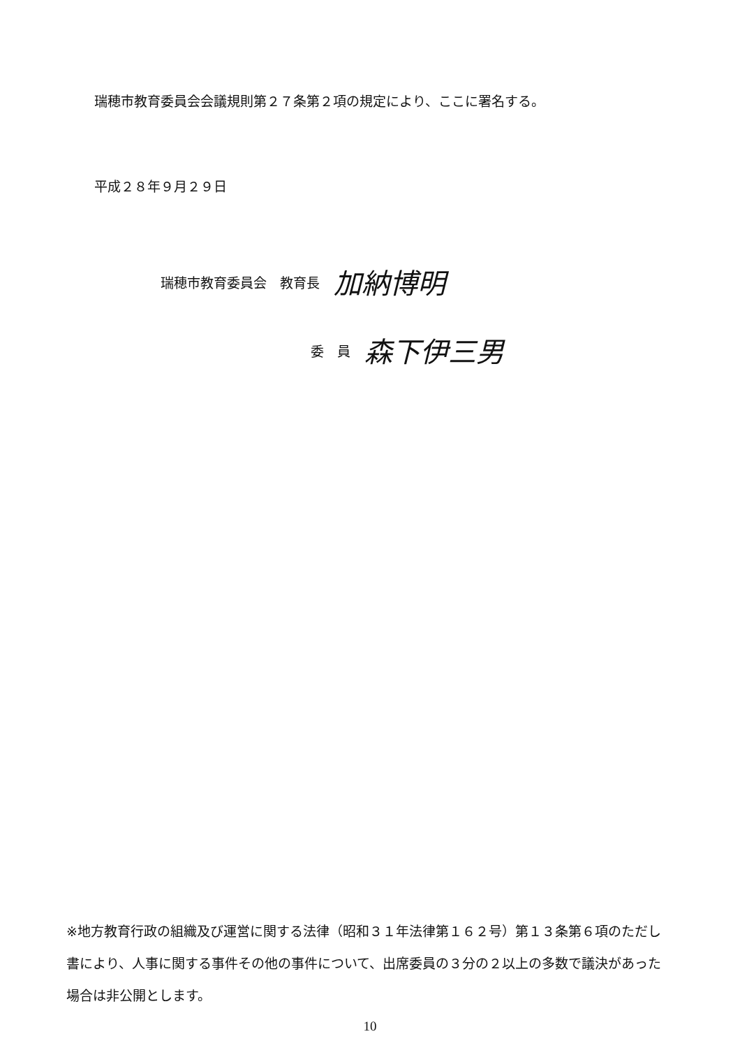瑞穂市教育委員会会議規則第２７条第２項の規定により、ここに署名する。
平成２８年９月２９日
瑞穂市教育委員会　教育長 加納博明
委　員 森下伊三男
※地方教育行政の組織及び運営に関する法律（昭和３１年法律第１６２号）第１３条第６項のただし書により、人事に関する事件その他の事件について、出席委員の３分の２以上の多数で議決があった場合は非公開とします。
10